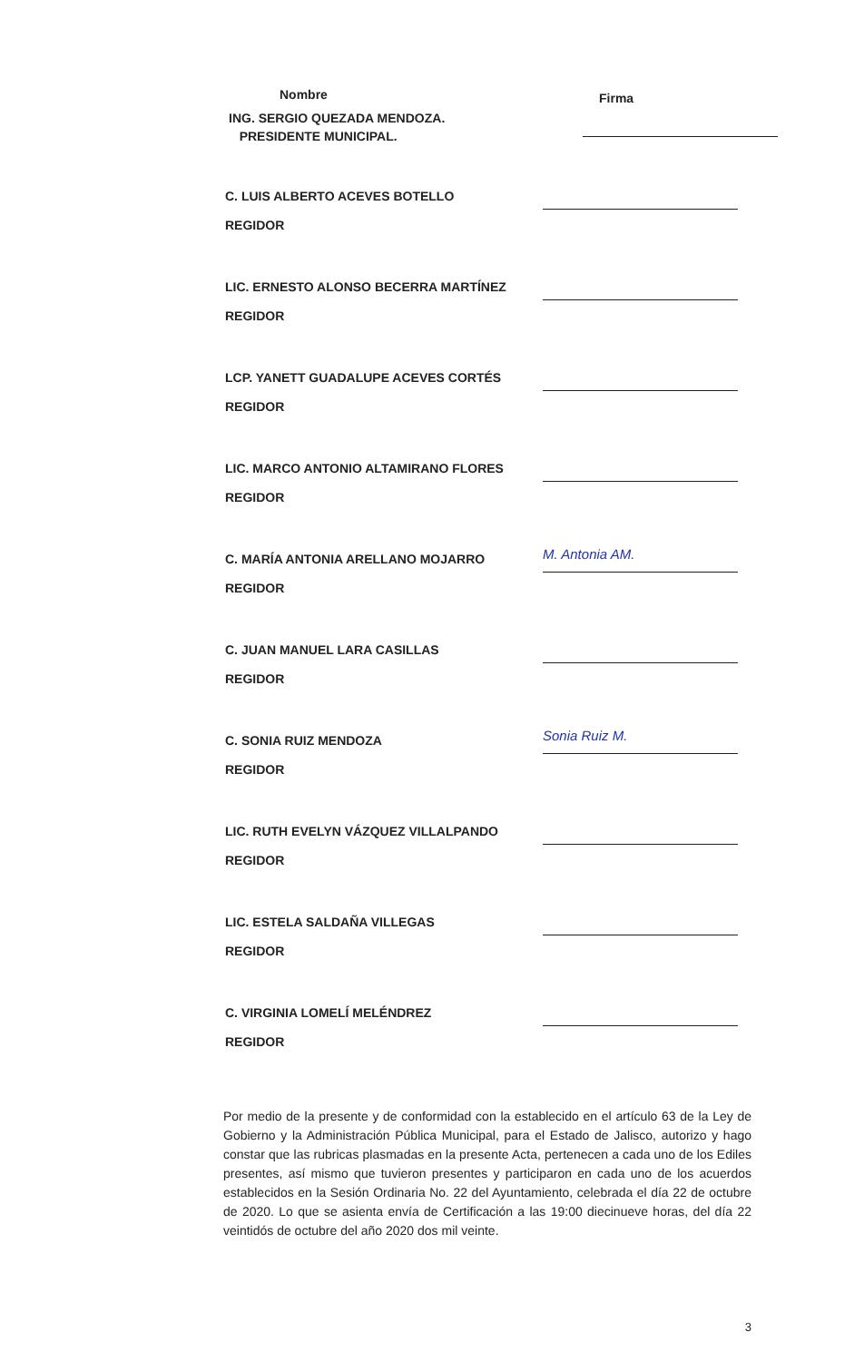Nombre Firma
ING. SERGIO QUEZADA MENDOZA.
PRESIDENTE MUNICIPAL.
C. LUIS ALBERTO ACEVES BOTELLO
REGIDOR
LIC. ERNESTO ALONSO BECERRA MARTÍNEZ
REGIDOR
LCP. YANETT GUADALUPE ACEVES CORTÉS
REGIDOR
LIC. MARCO ANTONIO ALTAMIRANO FLORES
REGIDOR
C. MARÍA ANTONIA ARELLANO MOJARRO
REGIDOR
M. Antonia AM.
C. JUAN MANUEL LARA CASILLAS
REGIDOR
C. SONIA RUIZ MENDOZA
REGIDOR
Sonia Ruiz M.
LIC. RUTH EVELYN VÁZQUEZ VILLALPANDO
REGIDOR
LIC. ESTELA SALDAÑA VILLEGAS
REGIDOR
C. VIRGINIA LOMELÍ MELÉNDREZ
REGIDOR
Por medio de la presente y de conformidad con la establecido en el artículo 63 de la Ley de Gobierno y la Administración Pública Municipal, para el Estado de Jalisco, autorizo y hago constar que las rubricas plasmadas en la presente Acta, pertenecen a cada uno de los Ediles presentes, así mismo que tuvieron presentes y participaron en cada uno de los acuerdos establecidos en la Sesión Ordinaria No. 22 del Ayuntamiento, celebrada el día 22 de octubre de 2020. Lo que se asienta envía de Certificación a las 19:00 diecinueve horas, del día 22 veintidós de octubre del año 2020 dos mil veinte.
3